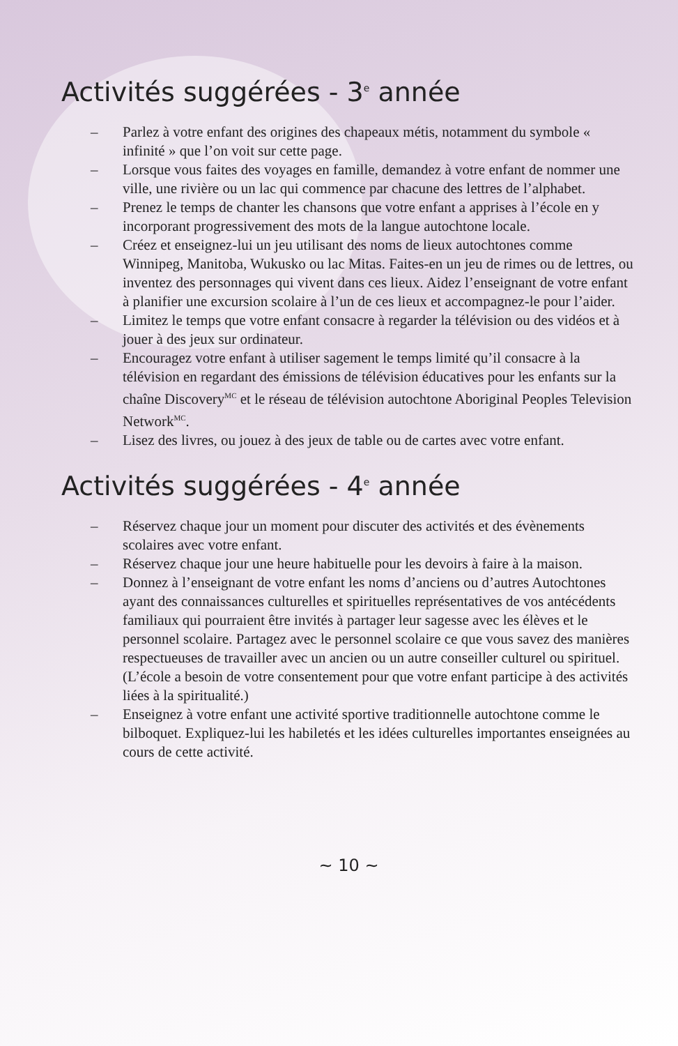Activités suggérées - 3<sup>e</sup> année
– Parlez à votre enfant des origines des chapeaux métis, notamment du symbole « infinité » que l’on voit sur cette page.
– Lorsque vous faites des voyages en famille, demandez à votre enfant de nommer une ville, une rivière ou un lac qui commence par chacune des lettres de l’alphabet.
– Prenez le temps de chanter les chansons que votre enfant a apprises à l’école en y incorporant progressivement des mots de la langue autochtone locale.
– Créez et enseignez-lui un jeu utilisant des noms de lieux autochtones comme Winnipeg, Manitoba, Wukusko ou lac Mitas. Faites-en un jeu de rimes ou de lettres, ou inventez des personnages qui vivent dans ces lieux. Aidez l’enseignant de votre enfant à planifier une excursion scolaire à l’un de ces lieux et accompagnez-le pour l’aider.
– Limitez le temps que votre enfant consacre à regarder la télévision ou des vidéos et à jouer à des jeux sur ordinateur.
– Encouragez votre enfant à utiliser sagement le temps limité qu’il consacre à la télévision en regardant des émissions de télévision éducatives pour les enfants sur la chaîne Discovery<sup>MC</sup> et le réseau de télévision autochtone Aboriginal Peoples Television Network<sup>MC</sup>.
– Lisez des livres, ou jouez à des jeux de table ou de cartes avec votre enfant.
Activités suggérées - 4<sup>e</sup> année
– Réservez chaque jour un moment pour discuter des activités et des évènements scolaires avec votre enfant.
– Réservez chaque jour une heure habituelle pour les devoirs à faire à la maison.
– Donnez à l’enseignant de votre enfant les noms d’anciens ou d’autres Autochtones ayant des connaissances culturelles et spirituelles représentatives de vos antécédents familiaux qui pourraient être invités à partager leur sagesse avec les élèves et le personnel scolaire. Partagez avec le personnel scolaire ce que vous savez des manières respectueuses de travailler avec un ancien ou un autre conseiller culturel ou spirituel. (L’école a besoin de votre consentement pour que votre enfant participe à des activités liées à la spiritualité.)
– Enseignez à votre enfant une activité sportive traditionnelle autochtone comme le bilboquet. Expliquez-lui les habiletés et les idées culturelles importantes enseignées au cours de cette activité.
~ 10 ~